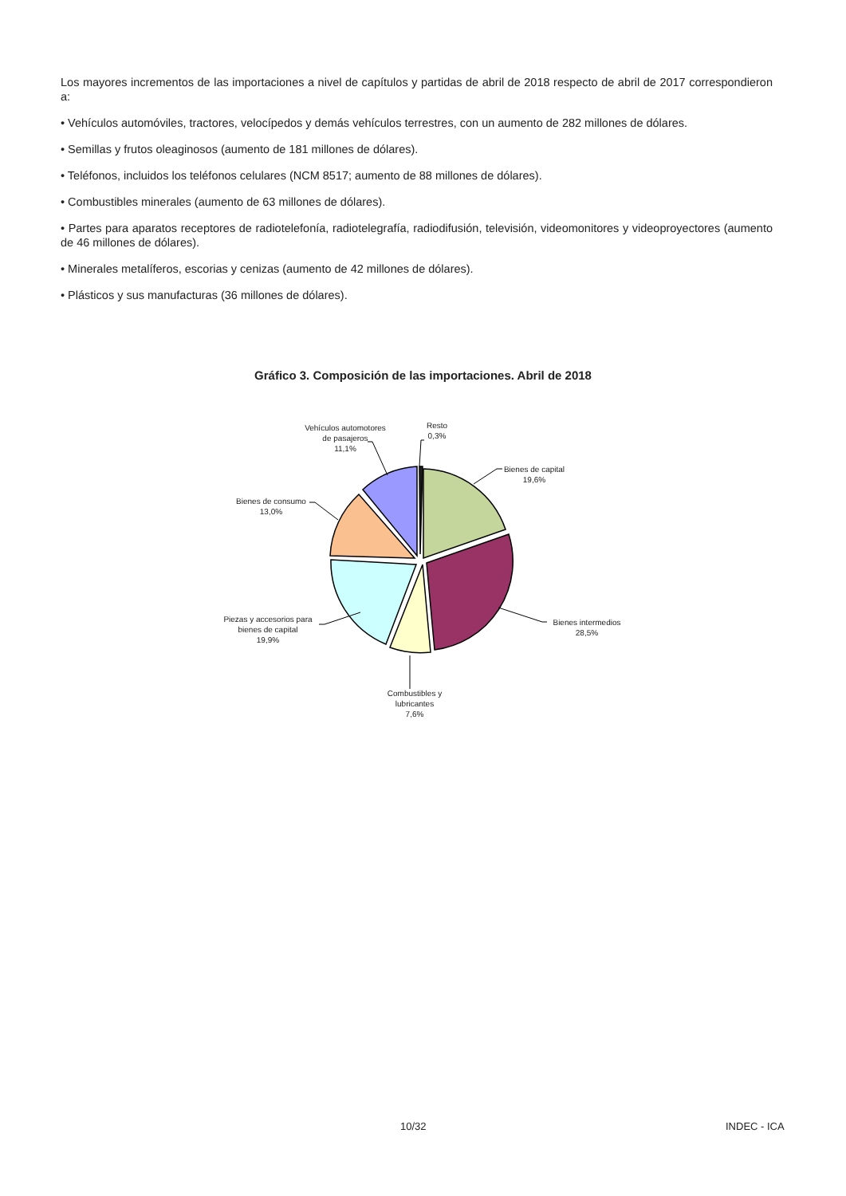Los mayores incrementos de las importaciones a nivel de capítulos y partidas de abril de 2018 respecto de abril de 2017 correspondieron a:
• Vehículos automóviles, tractores, velocípedos y demás vehículos terrestres, con un aumento de 282 millones de dólares.
• Semillas y frutos oleaginosos (aumento de 181 millones de dólares).
• Teléfonos, incluidos los teléfonos celulares (NCM 8517; aumento de 88 millones de dólares).
• Combustibles minerales (aumento de 63 millones de dólares).
• Partes para aparatos receptores de radiotelefonía, radiotelegrafía, radiodifusión, televisión, videomonitores y videoproyectores (aumento de 46 millones de dólares).
• Minerales metalíferos, escorias y cenizas (aumento de 42 millones de dólares).
• Plásticos y sus manufacturas (36 millones de dólares).
Gráfico 3. Composición de las importaciones. Abril de 2018
Bienes de capital
19,6%
Bienes intermedios
28,5%
Combustibles y
lubricantes
7,6%
Piezas y accesorios para
bienes de capital
19,9%
Bienes de consumo
13,0%
Vehículos automotores
de pasajeros
11,1%
Resto
0,3%
10/32 INDEC - ICA